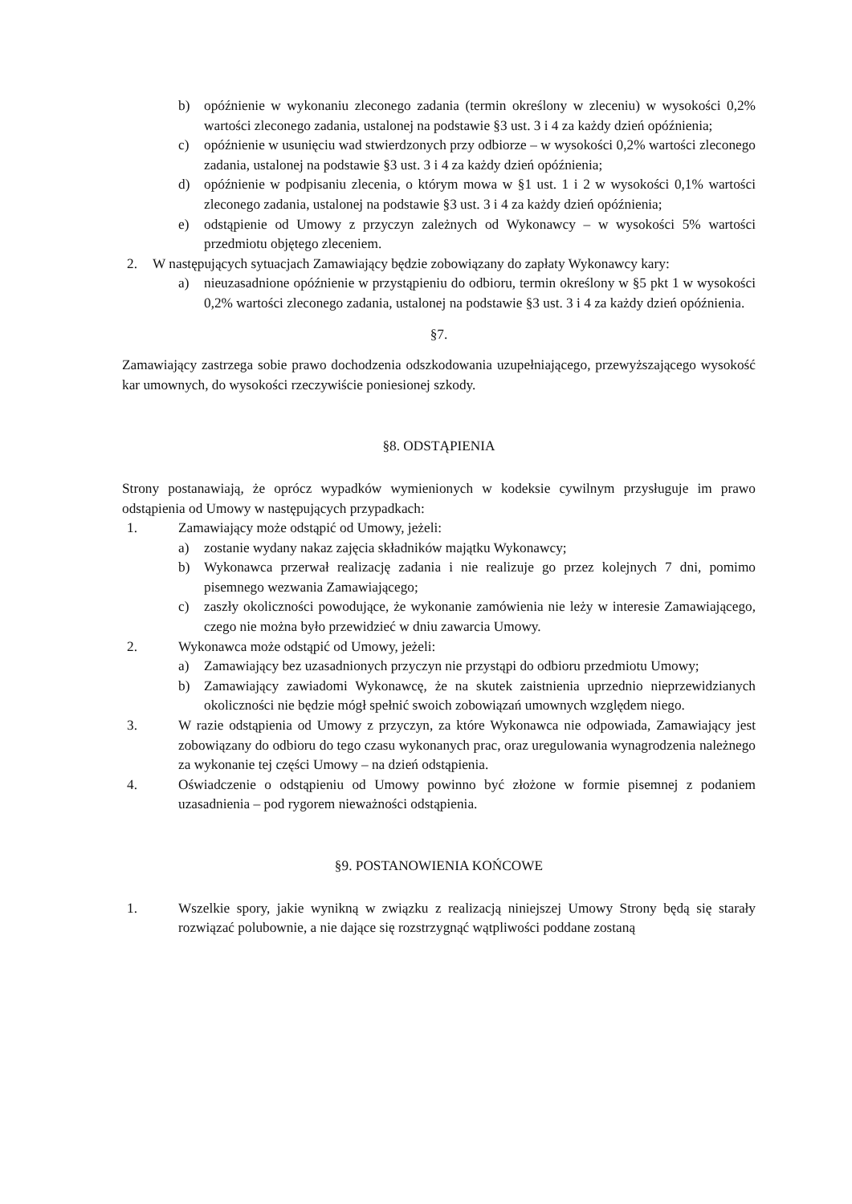b) opóźnienie w wykonaniu zleconego zadania (termin określony w zleceniu) w wysokości 0,2% wartości zleconego zadania, ustalonej na podstawie §3 ust. 3 i 4 za każdy dzień opóźnienia;
c) opóźnienie w usunięciu wad stwierdzonych przy odbiorze – w wysokości 0,2% wartości zleconego zadania, ustalonej na podstawie §3 ust. 3 i 4 za każdy dzień opóźnienia;
d) opóźnienie w podpisaniu zlecenia, o którym mowa w §1 ust. 1 i 2 w wysokości 0,1% wartości zleconego zadania, ustalonej na podstawie §3 ust. 3 i 4 za każdy dzień opóźnienia;
e) odstąpienie od Umowy z przyczyn zależnych od Wykonawcy – w wysokości 5% wartości przedmiotu objętego zleceniem.
2. W następujących sytuacjach Zamawiający będzie zobowiązany do zapłaty Wykonawcy kary:
a) nieuzasadnione opóźnienie w przystąpieniu do odbioru, termin określony w §5 pkt 1 w wysokości 0,2% wartości zleconego zadania, ustalonej na podstawie §3 ust. 3 i 4 za każdy dzień opóźnienia.
§7.
Zamawiający zastrzega sobie prawo dochodzenia odszkodowania uzupełniającego, przewyższającego wysokość kar umownych, do wysokości rzeczywiście poniesionej szkody.
§8. ODSTĄPIENIA
Strony postanawiają, że oprócz wypadków wymienionych w kodeksie cywilnym przysługuje im prawo odstąpienia od Umowy w następujących przypadkach:
1. Zamawiający może odstąpić od Umowy, jeżeli:
a) zostanie wydany nakaz zajęcia składników majątku Wykonawcy;
b) Wykonawca przerwał realizację zadania i nie realizuje go przez kolejnych 7 dni, pomimo pisemnego wezwania Zamawiającego;
c) zaszły okoliczności powodujące, że wykonanie zamówienia nie leży w interesie Zamawiającego, czego nie można było przewidzieć w dniu zawarcia Umowy.
2. Wykonawca może odstąpić od Umowy, jeżeli:
a) Zamawiający bez uzasadnionych przyczyn nie przystąpi do odbioru przedmiotu Umowy;
b) Zamawiający zawiadomi Wykonawcę, że na skutek zaistnienia uprzednio nieprzewidzianych okoliczności nie będzie mógł spełnić swoich zobowiązań umownych względem niego.
3. W razie odstąpienia od Umowy z przyczyn, za które Wykonawca nie odpowiada, Zamawiający jest zobowiązany do odbioru do tego czasu wykonanych prac, oraz uregulowania wynagrodzenia należnego za wykonanie tej części Umowy – na dzień odstąpienia.
4. Oświadczenie o odstąpieniu od Umowy powinno być złożone w formie pisemnej z podaniem uzasadnienia – pod rygorem nieważności odstąpienia.
§9. POSTANOWIENIA KOŃCOWE
1. Wszelkie spory, jakie wynikną w związku z realizacją niniejszej Umowy Strony będą się starały rozwiązać polubownie, a nie dające się rozstrzygnąć wątpliwości poddane zostaną